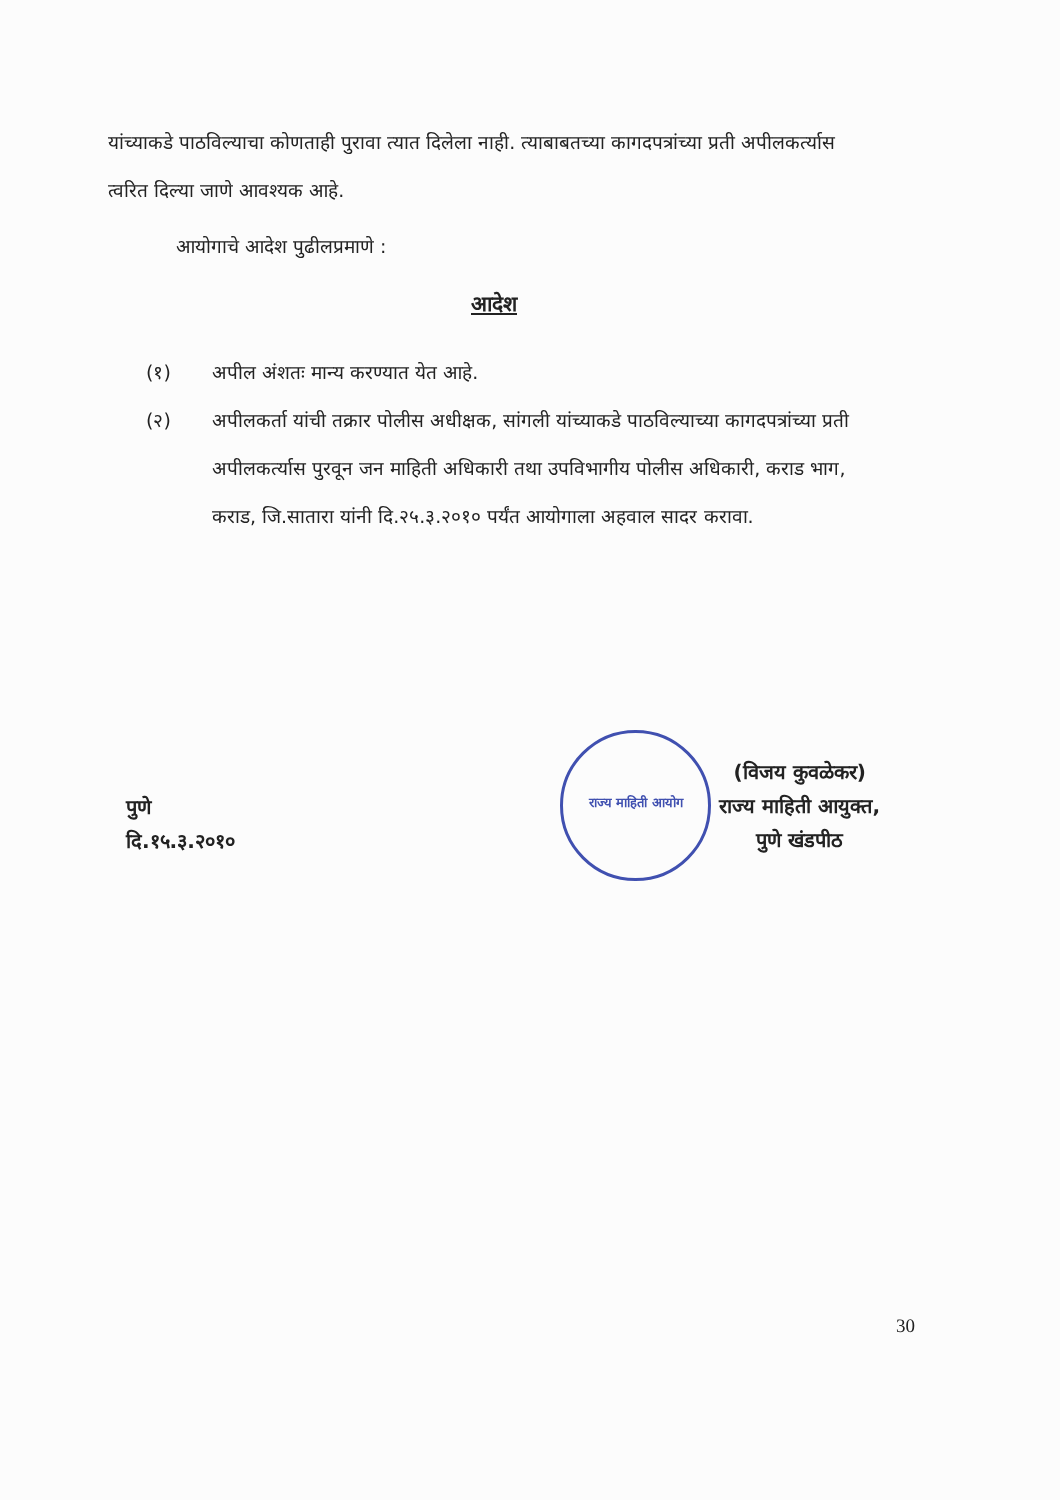यांच्याकडे पाठविल्याचा कोणताही पुरावा त्यात दिलेला नाही. त्याबाबतच्या कागदपत्रांच्या प्रती अपीलकर्त्यास त्वरित दिल्या जाणे आवश्यक आहे.
आयोगाचे आदेश पुढीलप्रमाणे :
आदेश
(१) अपील अंशतः मान्य करण्यात येत आहे.
(२) अपीलकर्ता यांची तक्रार पोलीस अधीक्षक, सांगली यांच्याकडे पाठविल्याच्या कागदपत्रांच्या प्रती अपीलकर्त्यास पुरवून जन माहिती अधिकारी तथा उपविभागीय पोलीस अधिकारी, कराड भाग, कराड, जि.सातारा यांनी दि.२५.३.२०१० पर्यंत आयोगाला अहवाल सादर करावा.
पुणे
दि.१५.३.२०१०
राज्य माहिती आयोग
(विजय कुवळेकर)
राज्य माहिती आयुक्त,
पुणे खंडपीठ
30